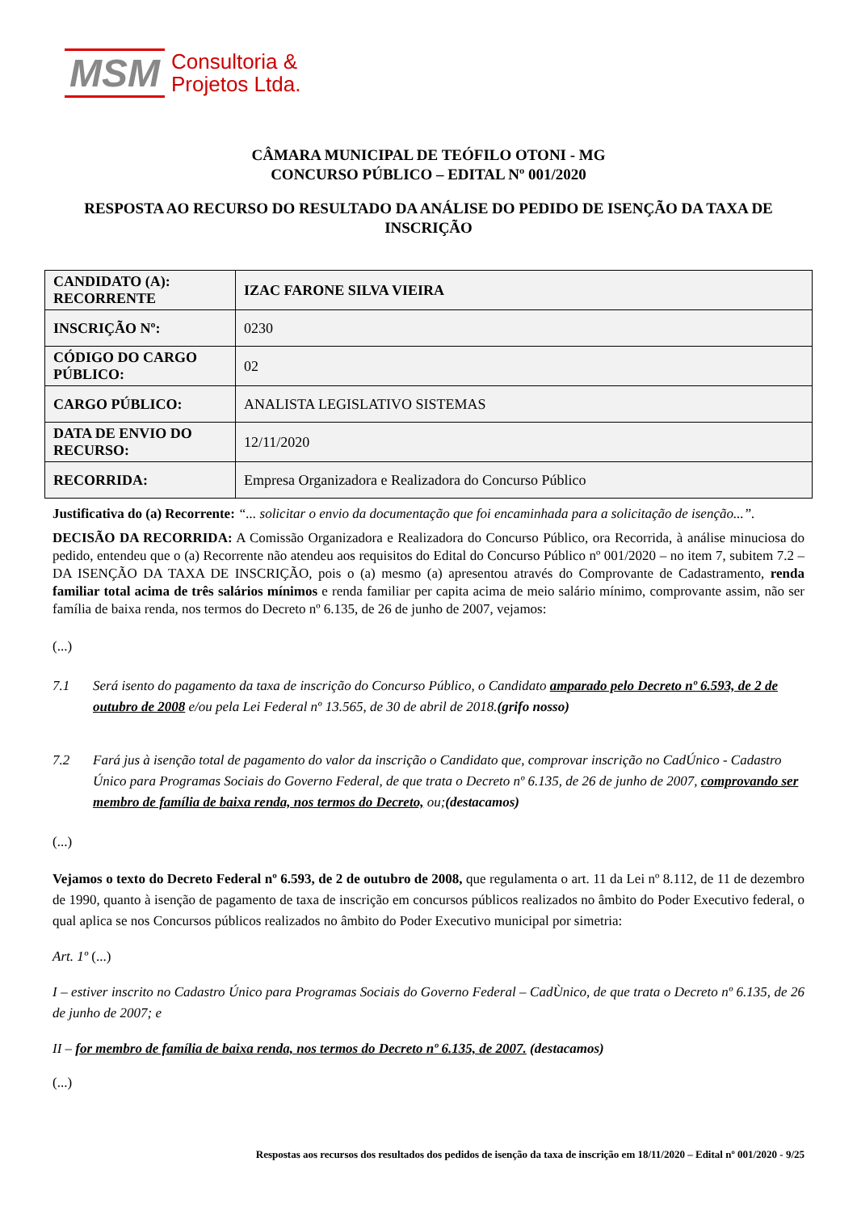MSM
Consultoria &
Projetos Ltda.
CÂMARA MUNICIPAL DE TEÓFILO OTONI - MG
CONCURSO PÚBLICO – EDITAL Nº 001/2020
RESPOSTA AO RECURSO DO RESULTADO DA ANÁLISE DO PEDIDO DE ISENÇÃO DA TAXA DE INSCRIÇÃO
| CANDIDATO (A): RECORRENTE | IZAC FARONE SILVA VIEIRA |
| INSCRIÇÃO Nº: | 0230 |
| CÓDIGO DO CARGO PÚBLICO: | 02 |
| CARGO PÚBLICO: | ANALISTA LEGISLATIVO SISTEMAS |
| DATA DE ENVIO DO RECURSO: | 12/11/2020 |
| RECORRIDA: | Empresa Organizadora e Realizadora do Concurso Público |
Justificativa do (a) Recorrente: “... solicitar o envio da documentação que foi encaminhada para a solicitação de isenção...”.
DECISÃO DA RECORRIDA: A Comissão Organizadora e Realizadora do Concurso Público, ora Recorrida, à análise minuciosa do pedido, entendeu que o (a) Recorrente não atendeu aos requisitos do Edital do Concurso Público nº 001/2020 – no item 7, subitem 7.2 – DA ISENÇÃO DA TAXA DE INSCRIÇÃO, pois o (a) mesmo (a) apresentou através do Comprovante de Cadastramento, renda familiar total acima de três salários mínimos e renda familiar per capita acima de meio salário mínimo, comprovante assim, não ser família de baixa renda, nos termos do Decreto nº 6.135, de 26 de junho de 2007, vejamos:
(...)
7.1 Será isento do pagamento da taxa de inscrição do Concurso Público, o Candidato amparado pelo Decreto nº 6.593, de 2 de outubro de 2008 e/ou pela Lei Federal nº 13.565, de 30 de abril de 2018.(grifo nosso)
7.2 Fará jus à isenção total de pagamento do valor da inscrição o Candidato que, comprovar inscrição no CadÚnico - Cadastro Único para Programas Sociais do Governo Federal, de que trata o Decreto nº 6.135, de 26 de junho de 2007, comprovando ser membro de família de baixa renda, nos termos do Decreto, ou;(destacamos)
(...)
Vejamos o texto do Decreto Federal nº 6.593, de 2 de outubro de 2008, que regulamenta o art. 11 da Lei nº 8.112, de 11 de dezembro de 1990, quanto à isenção de pagamento de taxa de inscrição em concursos públicos realizados no âmbito do Poder Executivo federal, o qual aplica se nos Concursos públicos realizados no âmbito do Poder Executivo municipal por simetria:
Art. 1º (...)
I – estiver inscrito no Cadastro Único para Programas Sociais do Governo Federal – CadÙnico, de que trata o Decreto nº 6.135, de 26 de junho de 2007; e
II – for membro de família de baixa renda, nos termos do Decreto nº 6.135, de 2007. (destacamos)
(...)
Respostas aos recursos dos resultados dos pedidos de isenção da taxa de inscrição em 18/11/2020 – Edital nº 001/2020 - 9/25